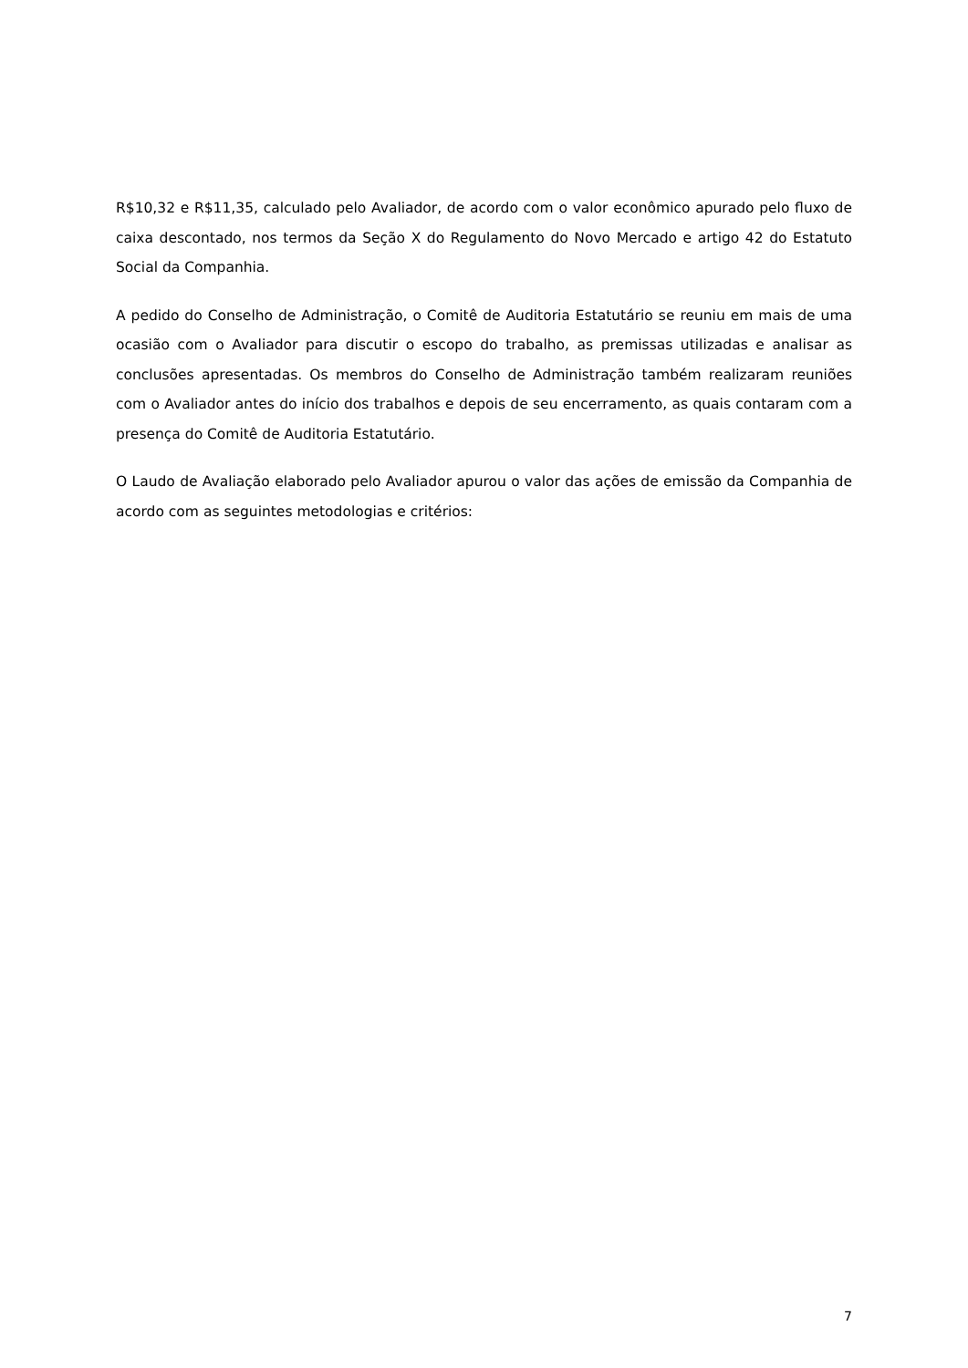R$10,32 e R$11,35, calculado pelo Avaliador, de acordo com o valor econômico apurado pelo fluxo de caixa descontado, nos termos da Seção X do Regulamento do Novo Mercado e artigo 42 do Estatuto Social da Companhia.
A pedido do Conselho de Administração, o Comitê de Auditoria Estatutário se reuniu em mais de uma ocasião com o Avaliador para discutir o escopo do trabalho, as premissas utilizadas e analisar as conclusões apresentadas. Os membros do Conselho de Administração também realizaram reuniões com o Avaliador antes do início dos trabalhos e depois de seu encerramento, as quais contaram com a presença do Comitê de Auditoria Estatutário.
O Laudo de Avaliação elaborado pelo Avaliador apurou o valor das ações de emissão da Companhia de acordo com as seguintes metodologias e critérios:
7